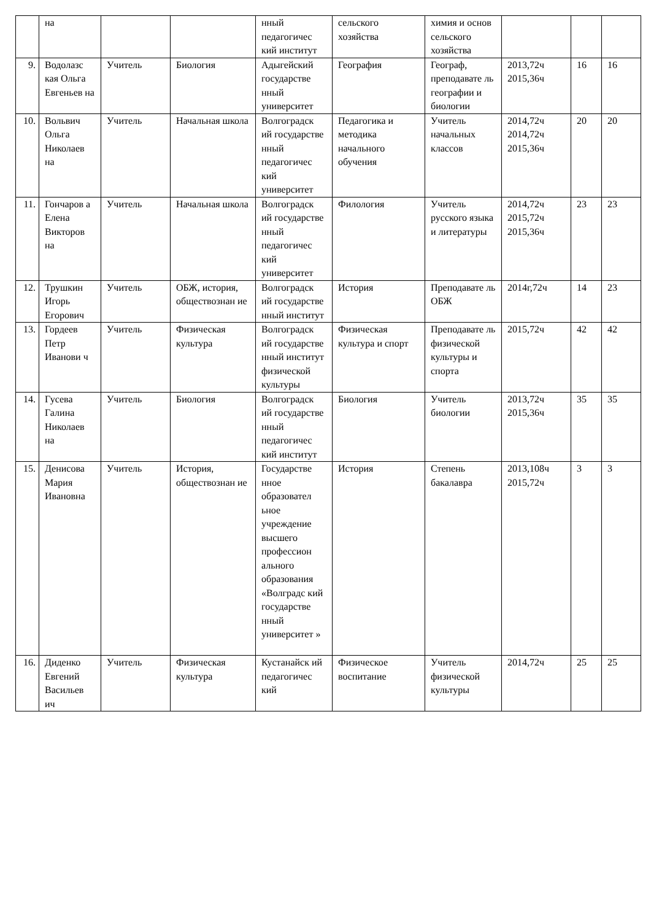| | на | | | нный педагогичес кий институт | сельского хозяйства | химия и основ сельского хозяйства | | | |
| 9. | Водолазс кая Ольга Евгеньев на | Учитель | Биология | Адыгейский государстве нный университет | География | Географ, преподавате ль географии и биологии | 2013,72ч 2015,36ч | 16 | 16 |
| 10. | Вольвич Ольга Николаев на | Учитель | Начальная школа | Волгоградск ий государстве нный педагогичес кий университет | Педагогика и методика начального обучения | Учитель начальных классов | 2014,72ч 2014,72ч 2015,36ч | 20 | 20 |
| 11. | Гончаров а Елена Викторов на | Учитель | Начальная школа | Волгоградск ий государстве нный педагогичес кий университет | Филология | Учитель русского языка и литературы | 2014,72ч 2015,72ч 2015,36ч | 23 | 23 |
| 12. | Трушкин Игорь Егорович | Учитель | ОБЖ, история, обществознан ие | Волгоградск ий государстве нный институт | История | Преподавате ль ОБЖ | 2014г,72ч | 14 | 23 |
| 13. | Гордеев Петр Иванови ч | Учитель | Физическая культура | Волгоградск ий государстве нный институт физической культуры | Физическая культура и спорт | Преподавате ль физической культуры и спорта | 2015,72ч | 42 | 42 |
| 14. | Гусева Галина Николаев на | Учитель | Биология | Волгоградск ий государстве нный педагогичес кий институт | Биология | Учитель биологии | 2013,72ч 2015,36ч | 35 | 35 |
| 15. | Денисова Мария Ивановна | Учитель | История, обществознан ие | Государстве нное образовател ьное учреждение высшего профессион ального образования «Волградс кий государстве нный университет » | История | Степень бакалавра | 2013,108ч 2015,72ч | 3 | 3 |
| 16. | Диденко Евгений Васильев ич | Учитель | Физическая культура | Кустанайск ий педагогичес кий | Физическое воспитание | Учитель физической культуры | 2014,72ч | 25 | 25 |